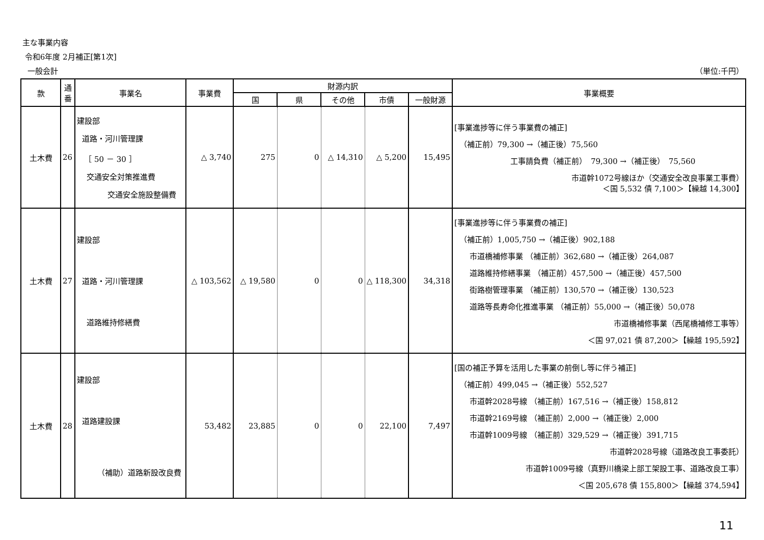主な事業内容
令和6年度 2月補正[第1次]
一般会計 （単位:千円）
| 款 | 通番 | 事業名 | 事業費 | 財源内訳 | | | | | 事業概要 |
| --- | --- | --- | --- | --- | --- | --- | --- | --- | --- |
| | | | | 国 | 県 | その他 | 市債 | 一般財源 | |
| 土木費 | 26 | 建設部 道路・河川管理課 ［ 50 － 30 ］ 交通安全対策推進費 交通安全施設整備費 | △ 3,740 | 275 | 0 | △ 14,310 | △ 5,200 | 15,495 | [事業進捗等に伴う事業費の補正] （補正前）79,300 →（補正後）75,560 工事請負費（補正前） 79,300 →（補正後） 75,560 市道幹1072号線ほか（交通安全改良事業工事費） ＜国 5,532 債 7,100＞【繰越 14,300】 |
| 土木費 | 27 | 建設部 道路・河川管理課 道路維持修繕費 | △ 103,562 | △ 19,580 | 0 | 0 | △ 118,300 | 34,318 | [事業進捗等に伴う事業費の補正] （補正前）1,005,750 →（補正後）902,188 市道橋補修事業 （補正前）362,680 →（補正後）264,087 道路維持修繕事業 （補正前）457,500 →（補正後）457,500 街路樹管理事業 （補正前）130,570 →（補正後）130,523 道路等長寿命化推進事業 （補正前）55,000 →（補正後）50,078 市道橋補修事業（西尾橋補修工事等） ＜国 97,021 債 87,200＞【繰越 195,592】 |
| 土木費 | 28 | 建設部 道路建設課 （補助）道路新設改良費 | 53,482 | 23,885 | 0 | 0 | 22,100 | 7,497 | [国の補正予算を活用した事業の前倒し等に伴う補正] （補正前）499,045 →（補正後）552,527 市道幹2028号線 （補正前）167,516 →（補正後）158,812 市道幹2169号線 （補正前）2,000 →（補正後）2,000 市道幹1009号線 （補正前）329,529 →（補正後）391,715 市道幹2028号線（道路改良工事委託） 市道幹1009号線（真野川橋梁上部工架設工事、道路改良工事） ＜国 205,678 債 155,800＞【繰越 374,594】 |
11